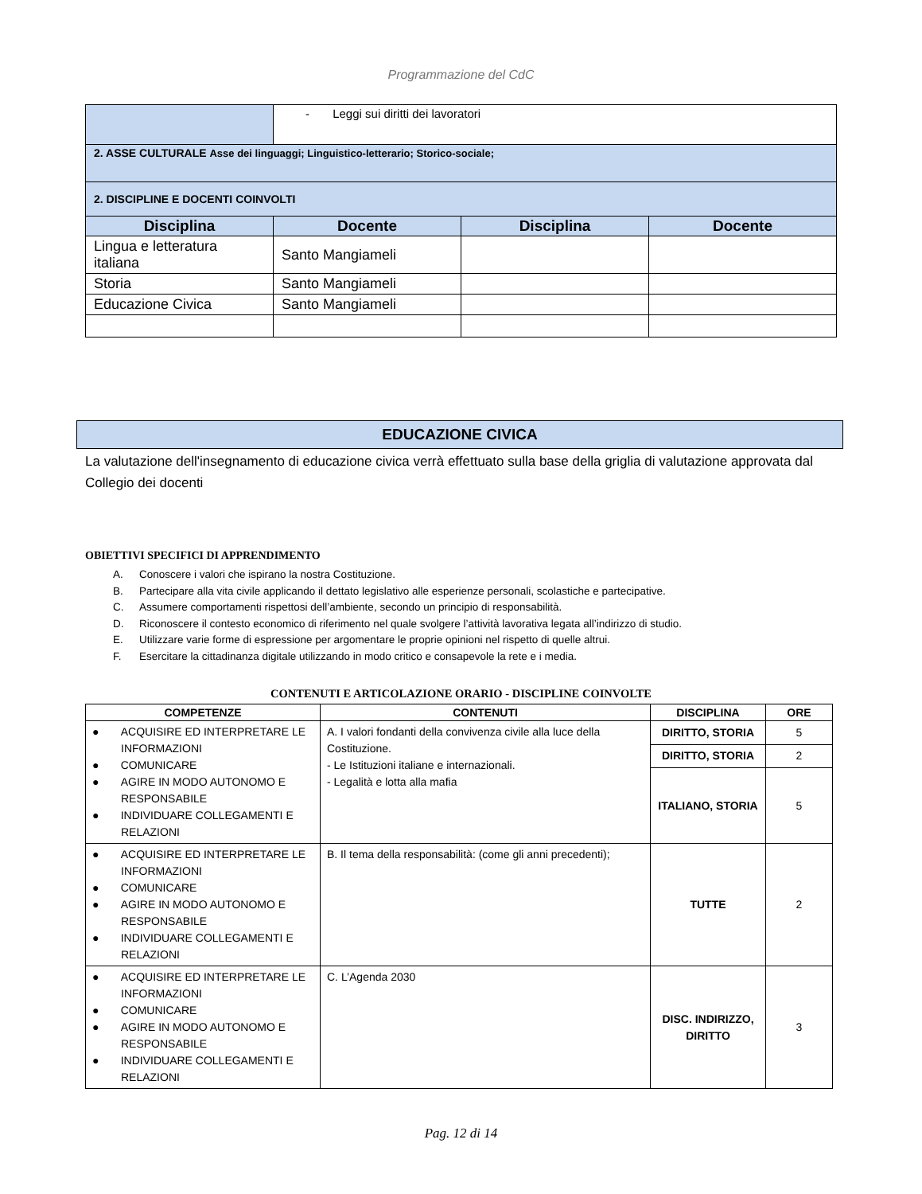Programmazione del CdC
| | - Leggi sui diritti dei lavoratori | | |
| 2. ASSE CULTURALE Asse dei linguaggi; Linguistico-letterario; Storico-sociale; | | | |
| 2. DISCIPLINE E DOCENTI COINVOLTI | | | |
| Disciplina | Docente | Disciplina | Docente |
| Lingua e letteratura italiana | Santo Mangiameli | | |
| Storia | Santo Mangiameli | | |
| Educazione Civica | Santo Mangiameli | | |
EDUCAZIONE CIVICA
La valutazione dell'insegnamento di educazione civica verrà effettuato sulla base della griglia di valutazione approvata dal Collegio dei docenti
OBIETTIVI SPECIFICI DI APPRENDIMENTO
A. Conoscere i valori che ispirano la nostra Costituzione.
B. Partecipare alla vita civile applicando il dettato legislativo alle esperienze personali, scolastiche e partecipative.
C. Assumere comportamenti rispettosi dell’ambiente, secondo un principio di responsabilità.
D. Riconoscere il contesto economico di riferimento nel quale svolgere l’attività lavorativa legata all’indirizzo di studio.
E. Utilizzare varie forme di espressione per argomentare le proprie opinioni nel rispetto di quelle altrui.
F. Esercitare la cittadinanza digitale utilizzando in modo critico e consapevole la rete e i media.
CONTENUTI E ARTICOLAZIONE ORARIO - DISCIPLINE COINVOLTE
| COMPETENZE | CONTENUTI | DISCIPLINA | ORE |
| --- | --- | --- | --- |
| ● ACQUISIRE ED INTERPRETARE LE INFORMAZIONI ● COMUNICARE ● AGIRE IN MODO AUTONOMO E RESPONSABILE ● INDIVIDUARE COLLEGAMENTI E RELAZIONI | A. I valori fondanti della convivenza civile alla luce della Costituzione. - Le Istituzioni italiane e internazionali. - Legalità e lotta alla mafia | DIRITTO, STORIA | 5 |
| | | DIRITTO, STORIA | 2 |
| | | ITALIANO, STORIA | 5 |
| ● ACQUISIRE ED INTERPRETARE LE INFORMAZIONI ● COMUNICARE ● AGIRE IN MODO AUTONOMO E RESPONSABILE ● INDIVIDUARE COLLEGAMENTI E RELAZIONI | B. Il tema della responsabilità: (come gli anni precedenti); | TUTTE | 2 |
| ● ACQUISIRE ED INTERPRETARE LE INFORMAZIONI ● COMUNICARE ● AGIRE IN MODO AUTONOMO E RESPONSABILE ● INDIVIDUARE COLLEGAMENTI E RELAZIONI | C. L’Agenda 2030 | DISC. INDIRIZZO, DIRITTO | 3 |
Pag. 12 di 14